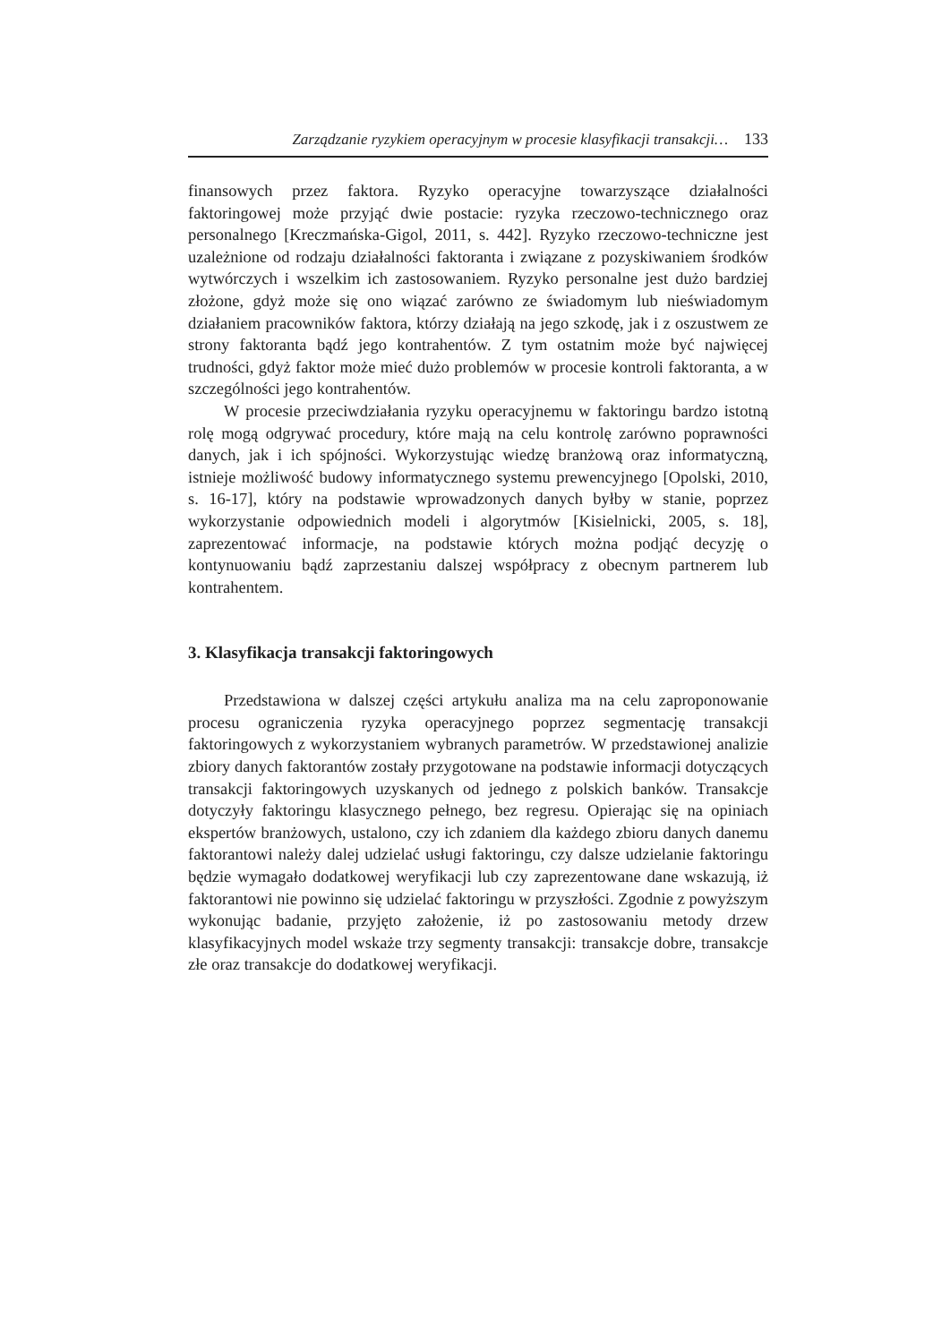Zarządzanie ryzykiem operacyjnym w procesie klasyfikacji transakcji… 133
finansowych przez faktora. Ryzyko operacyjne towarzyszące działalności faktoringowej może przyjąć dwie postacie: ryzyka rzeczowo-technicznego oraz personalnego [Kreczmańska-Gigol, 2011, s. 442]. Ryzyko rzeczowo-techniczne jest uzależnione od rodzaju działalności faktoranta i związane z pozyskiwaniem środków wytwórczych i wszelkim ich zastosowaniem. Ryzyko personalne jest dużo bardziej złożone, gdyż może się ono wiązać zarówno ze świadomym lub nieświadomym działaniem pracowników faktora, którzy działają na jego szkodę, jak i z oszustwem ze strony faktoranta bądź jego kontrahentów. Z tym ostatnim może być najwięcej trudności, gdyż faktor może mieć dużo problemów w procesie kontroli faktoranta, a w szczególności jego kontrahentów.
W procesie przeciwdziałania ryzyku operacyjnemu w faktoringu bardzo istotną rolę mogą odgrywać procedury, które mają na celu kontrolę zarówno poprawności danych, jak i ich spójności. Wykorzystując wiedzę branżową oraz informatyczną, istnieje możliwość budowy informatycznego systemu prewencyjnego [Opolski, 2010, s. 16-17], który na podstawie wprowadzonych danych byłby w stanie, poprzez wykorzystanie odpowiednich modeli i algorytmów [Kisielnicki, 2005, s. 18], zaprezentować informacje, na podstawie których można podjąć decyzję o kontynuowaniu bądź zaprzestaniu dalszej współpracy z obecnym partnerem lub kontrahentem.
3. Klasyfikacja transakcji faktoringowych
Przedstawiona w dalszej części artykułu analiza ma na celu zaproponowanie procesu ograniczenia ryzyka operacyjnego poprzez segmentację transakcji faktoringowych z wykorzystaniem wybranych parametrów. W przedstawionej analizie zbiory danych faktorantów zostały przygotowane na podstawie informacji dotyczących transakcji faktoringowych uzyskanych od jednego z polskich banków. Transakcje dotyczyły faktoringu klasycznego pełnego, bez regresu. Opierając się na opiniach ekspertów branżowych, ustalono, czy ich zdaniem dla każdego zbioru danych danemu faktorantowi należy dalej udzielać usługi faktoringu, czy dalsze udzielanie faktoringu będzie wymagało dodatkowej weryfikacji lub czy zaprezentowane dane wskazują, iż faktorantowi nie powinno się udzielać faktoringu w przyszłości. Zgodnie z powyższym wykonując badanie, przyjęto założenie, iż po zastosowaniu metody drzew klasyfikacyjnych model wskaże trzy segmenty transakcji: transakcje dobre, transakcje złe oraz transakcje do dodatkowej weryfikacji.